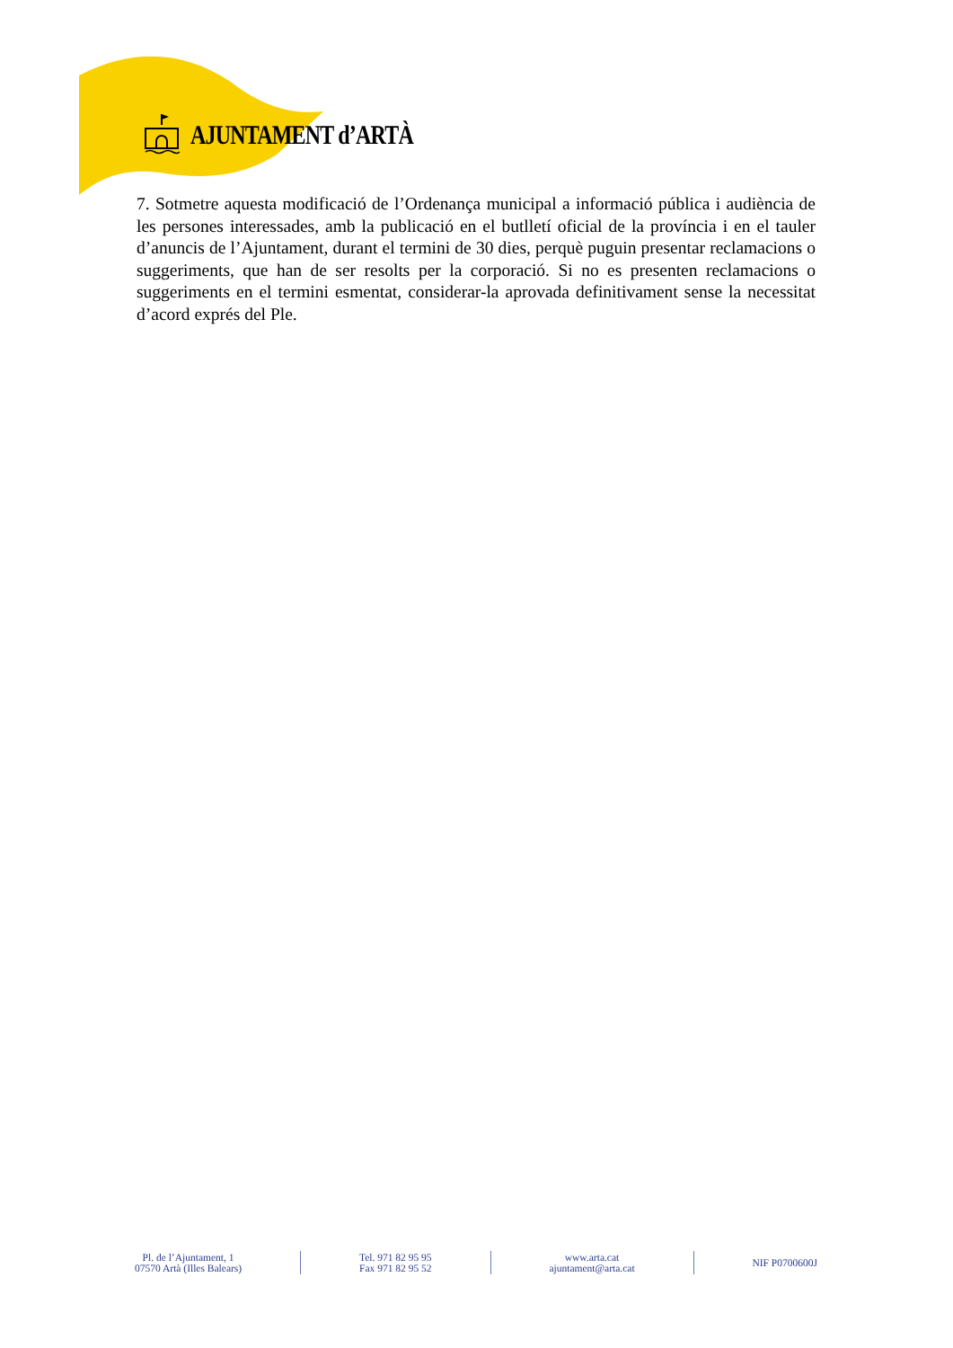AJUNTAMENT d’ARTÀ
7. Sotmetre aquesta modificació de l’Ordenança municipal a informació pública i audiència de les persones interessades, amb la publicació en el butlletí oficial de la província i en el tauler d’anuncis de l’Ajuntament, durant el termini de 30 dies, perquè puguin presentar reclamacions o suggeriments, que han de ser resolts per la corporació. Si no es presenten reclamacions o suggeriments en el termini esmentat, considerar-la aprovada definitivament sense la necessitat d’acord exprés del Ple.
Pl. de l’Ajuntament, 1
07570 Artà (Illes Balears)
Tel. 971 82 95 95
Fax 971 82 95 52
www.arta.cat
ajuntament@arta.cat
NIF P0700600J